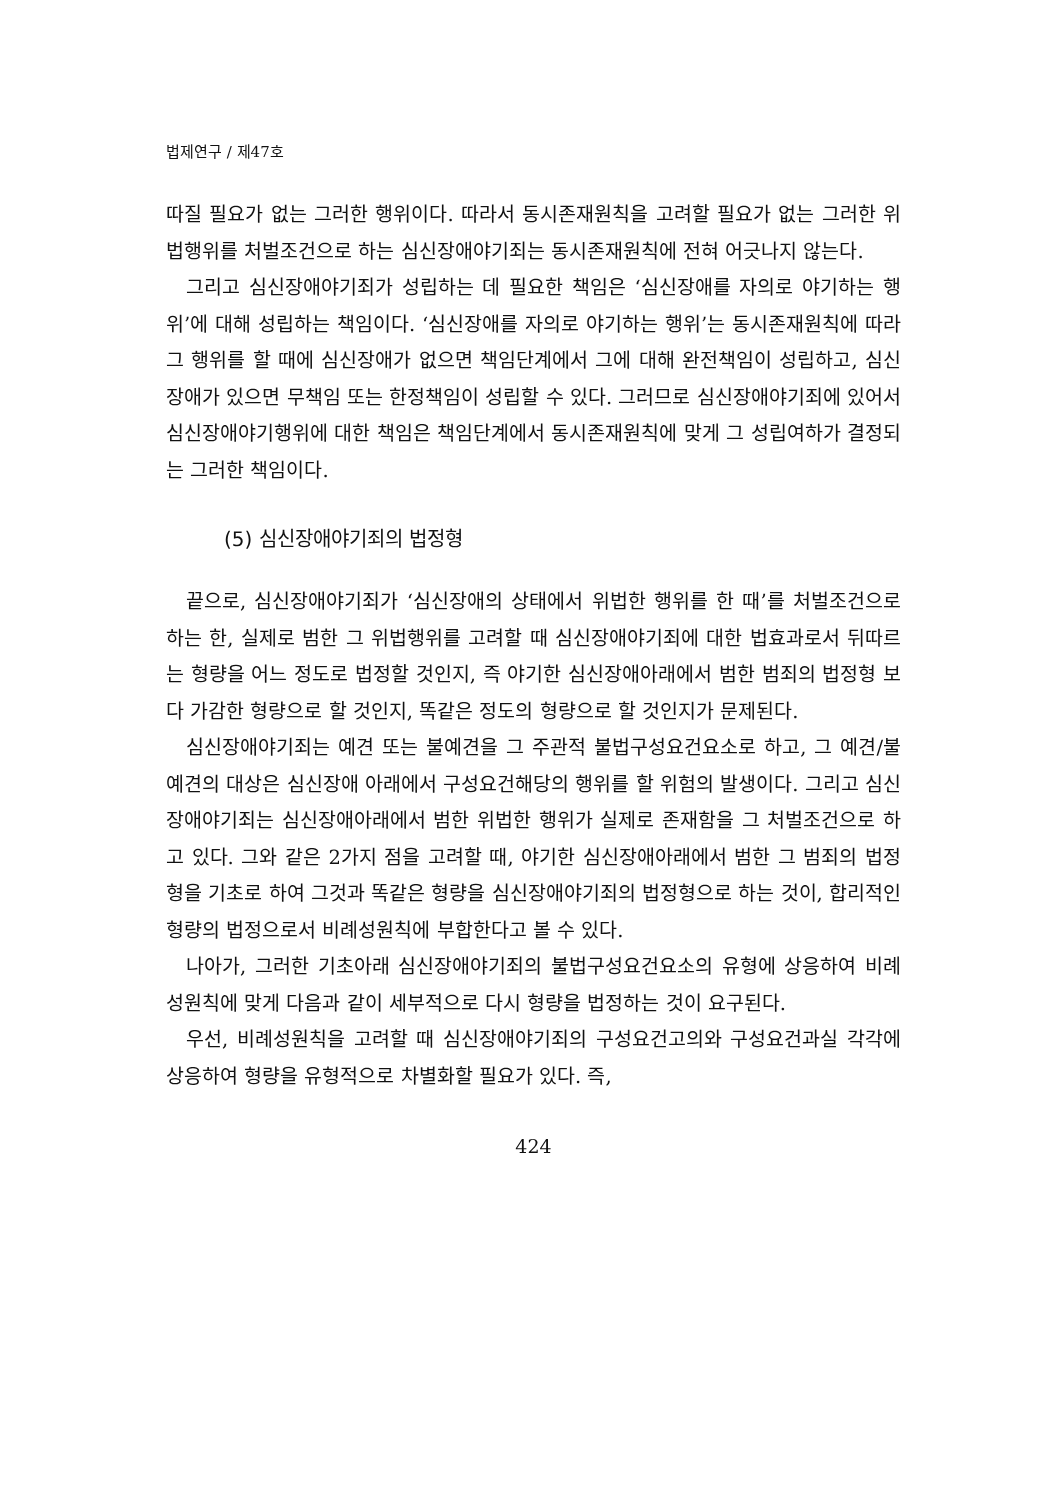법제연구 / 제47호
따질 필요가 없는 그러한 행위이다. 따라서 동시존재원칙을 고려할 필요가 없는 그러한 위법행위를 처벌조건으로 하는 심신장애야기죄는 동시존재원칙에 전혀 어긋나지 않는다.
그리고 심신장애야기죄가 성립하는 데 필요한 책임은 ‘심신장애를 자의로 야기하는 행위’에 대해 성립하는 책임이다. ‘심신장애를 자의로 야기하는 행위’는 동시존재원칙에 따라 그 행위를 할 때에 심신장애가 없으면 책임단계에서 그에 대해 완전책임이 성립하고, 심신장애가 있으면 무책임 또는 한정책임이 성립할 수 있다. 그러므로 심신장애야기죄에 있어서 심신장애야기행위에 대한 책임은 책임단계에서 동시존재원칙에 맞게 그 성립여하가 결정되는 그러한 책임이다.
(5) 심신장애야기죄의 법정형
끝으로, 심신장애야기죄가 ‘심신장애의 상태에서 위법한 행위를 한 때’를 처벌조건으로 하는 한, 실제로 범한 그 위법행위를 고려할 때 심신장애야기죄에 대한 법효과로서 뒤따르는 형량을 어느 정도로 법정할 것인지, 즉 야기한 심신장애아래에서 범한 범죄의 법정형 보다 가감한 형량으로 할 것인지, 똑같은 정도의 형량으로 할 것인지가 문제된다.
심신장애야기죄는 예견 또는 불예견을 그 주관적 불법구성요건요소로 하고, 그 예견/불예견의 대상은 심신장애 아래에서 구성요건해당의 행위를 할 위험의 발생이다. 그리고 심신장애야기죄는 심신장애아래에서 범한 위법한 행위가 실제로 존재함을 그 처벌조건으로 하고 있다. 그와 같은 2가지 점을 고려할 때, 야기한 심신장애아래에서 범한 그 범죄의 법정형을 기초로 하여 그것과 똑같은 형량을 심신장애야기죄의 법정형으로 하는 것이, 합리적인 형량의 법정으로서 비례성원칙에 부합한다고 볼 수 있다.
나아가, 그러한 기초아래 심신장애야기죄의 불법구성요건요소의 유형에 상응하여 비례성원칙에 맞게 다음과 같이 세부적으로 다시 형량을 법정하는 것이 요구된다.
우선, 비례성원칙을 고려할 때 심신장애야기죄의 구성요건고의와 구성요건과실 각각에 상응하여 형량을 유형적으로 차별화할 필요가 있다. 즉,
424